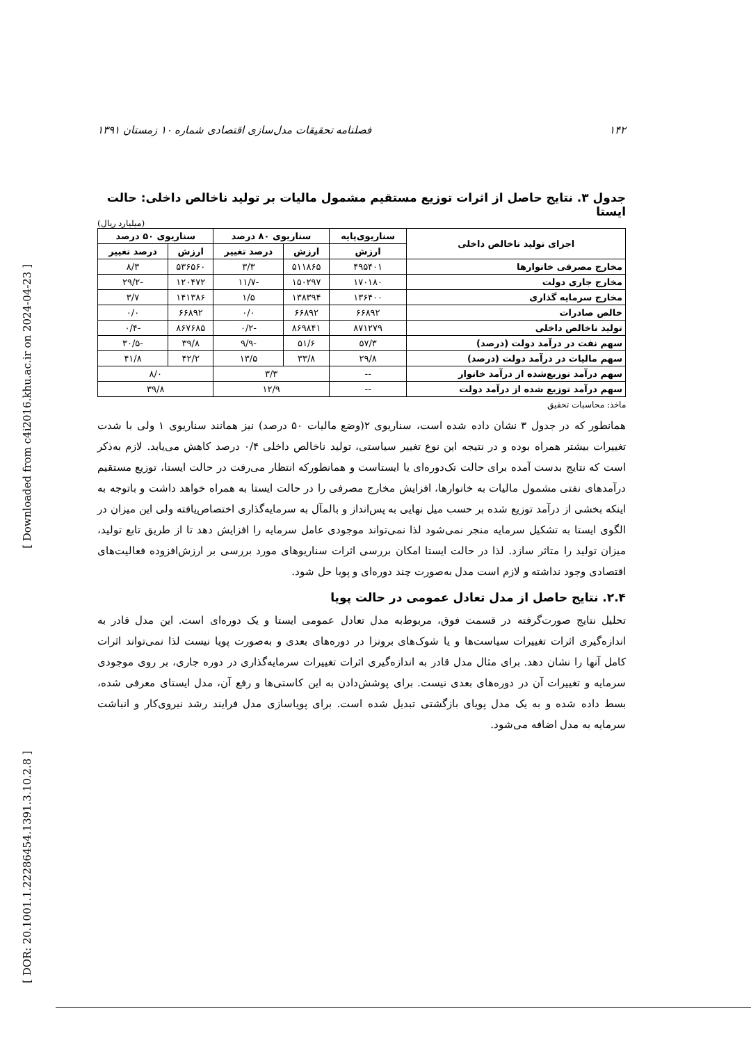۱۴۲ فصلنامه تحقیقات مدل‌سازی اقتصادی شماره ۱۰ زمستان ۱۳۹۱
جدول ۳. نتایج حاصل از اثرات توزیع مستقیم مشمول مالیات بر تولید ناخالص داخلی: حالت ایستا
(میلیارد ریال)
| اجزای تولید ناخالص داخلی | سناریوی‌پایه | سناریوی ۸۰ درصد | | سناریوی ۵۰ درصد | |
| --- | --- | --- | --- | --- | --- |
| | ارزش | ارزش | درصد تغییر | ارزش | درصد تغییر |
| مخارج مصرفی خانوارها | ۴۹۵۴۰۱ | ۵۱۱۸۶۵ | ۳/۳ | ۵۳۶۵۶۰ | ۸/۳ |
| مخارج جاری دولت | ۱۷۰۱۸۰ | ۱۵۰۲۹۷ | -۱۱/۷ | ۱۲۰۴۷۲ | -۲۹/۲ |
| مخارج سرمایه گذاری | ۱۳۶۴۰۰ | ۱۳۸۳۹۴ | ۱/۵ | ۱۴۱۳۸۶ | ۳/۷ |
| خالص صادرات | ۶۶۸۹۲ | ۶۶۸۹۲ | ۰/۰ | ۶۶۸۹۲ | ۰/۰ |
| تولید ناخالص داخلی | ۸۷۱۲۷۹ | ۸۶۹۸۴۱ | -۰/۲ | ۸۶۷۶۸۵ | -۰/۴ |
| سهم نفت در درآمد دولت (درصد) | ۵۷/۳ | ۵۱/۶ | -۹/۹ | ۳۹/۸ | -۳۰/۵ |
| سهم مالیات در درآمد دولت (درصد) | ۲۹/۸ | ۳۳/۸ | ۱۳/۵ | ۴۲/۲ | ۴۱/۸ |
| سهم درآمد توزیع‌شده از درآمد خانوار | -- | ۳/۳ | | ۸/۰ | |
| سهم درآمد توزیع شده از درآمد دولت | -- | ۱۲/۹ | | ۳۹/۸ | |
ماخذ: محاسبات تحقیق
همانطور که در جدول ۳ نشان داده شده است، سناریوی ۲(وضع مالیات ۵۰ درصد) نیز همانند سناریوی ۱ ولی با شدت تغییرات بیشتر همراه بوده و در نتیجه این نوع تغییر سیاستی، تولید ناخالص داخلی ۰/۴ درصد کاهش می‌یابد. لازم به‌ذکر است که نتایج بدست آمده برای حالت تک‌دوره‌ای یا ایستاست و همانطورکه انتظار می‌رفت در حالت ایستا، توزیع مستقیم درآمدهای نفتی مشمول مالیات به خانوارها، افزایش مخارج مصرفی را در حالت ایستا به همراه خواهد داشت و باتوجه به اینکه بخشی از درآمد توزیع شده بر حسب میل نهایی به پس‌انداز و بالمآل به سرمایه‌گذاری اختصاص‌یافته ولی این میزان در الگوی ایستا به تشکیل سرمایه منجر نمی‌شود لذا نمی‌تواند موجودی عامل سرمایه را افزایش دهد تا از طریق تابع تولید، میزان تولید را متاثر سازد. لذا در حالت ایستا امکان بررسی اثرات سناریوهای مورد بررسی بر ارزش‌افزوده فعالیت‌های اقتصادی وجود نداشته و لازم است مدل به‌صورت چند دوره‌ای و پویا حل شود.
۲.۴. نتایج حاصل از مدل تعادل عمومی در حالت پویا
تحلیل نتایج صورت‌گرفته در قسمت فوق، مربوط‌به مدل تعادل عمومی ایستا و یک دوره‌ای است. این مدل قادر به اندازه‌گیری اثرات تغییرات سیاست‌ها و یا شوک‌های برونزا در دوره‌های بعدی و به‌صورت پویا نیست لذا نمی‌تواند اثرات کامل آنها را نشان دهد. برای مثال مدل قادر به اندازه‌گیری اثرات تغییرات سرمایه‌گذاری در دوره جاری، بر روی موجودی سرمایه و تغییرات آن در دوره‌های بعدی نیست. برای پوشش‌دادن به این کاستی‌ها و رفع آن، مدل ایستای معرفی شده، بسط داده شده و به یک مدل پویای بازگشتی تبدیل شده است. برای پویاسازی مدل فرایند رشد نیروی‌کار و انباشت سرمایه به مدل اضافه می‌شود.
[ Downloaded from c4i2016.khu.ac.ir on 2024-04-23 ]
[ DOR: 20.1001.1.22286454.1391.3.10.2.8 ]